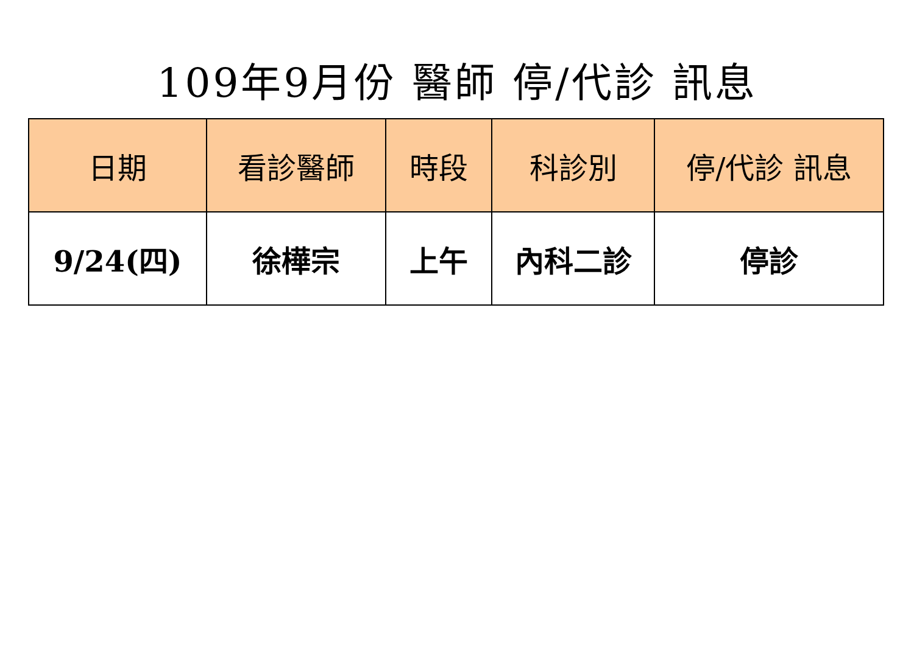109年9月份 醫師 停/代診 訊息
| 日期 | 看診醫師 | 時段 | 科診別 | 停/代診 訊息 |
| --- | --- | --- | --- | --- |
| 9/24(四) | 徐樺宗 | 上午 | 內科二診 | 停診 |